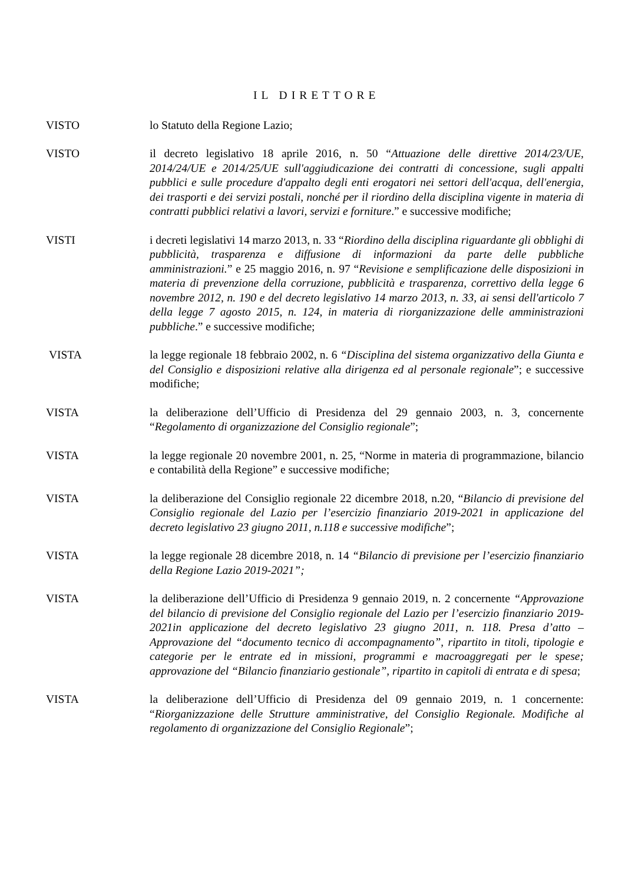IL DIRETTORE
VISTO lo Statuto della Regione Lazio;
VISTO il decreto legislativo 18 aprile 2016, n. 50 “Attuazione delle direttive 2014/23/UE, 2014/24/UE e 2014/25/UE sull'aggiudicazione dei contratti di concessione, sugli appalti pubblici e sulle procedure d'appalto degli enti erogatori nei settori dell'acqua, dell'energia, dei trasporti e dei servizi postali, nonché per il riordino della disciplina vigente in materia di contratti pubblici relativi a lavori, servizi e forniture.” e successive modifiche;
VISTI i decreti legislativi 14 marzo 2013, n. 33 “Riordino della disciplina riguardante gli obblighi di pubblicità, trasparenza e diffusione di informazioni da parte delle pubbliche amministrazioni.” e 25 maggio 2016, n. 97 “Revisione e semplificazione delle disposizioni in materia di prevenzione della corruzione, pubblicità e trasparenza, correttivo della legge 6 novembre 2012, n. 190 e del decreto legislativo 14 marzo 2013, n. 33, ai sensi dell'articolo 7 della legge 7 agosto 2015, n. 124, in materia di riorganizzazione delle amministrazioni pubbliche.” e successive modifiche;
VISTA la legge regionale 18 febbraio 2002, n. 6 “Disciplina del sistema organizzativo della Giunta e del Consiglio e disposizioni relative alla dirigenza ed al personale regionale”; e successive modifiche;
VISTA la deliberazione dell’Ufficio di Presidenza del 29 gennaio 2003, n. 3, concernente “Regolamento di organizzazione del Consiglio regionale”;
VISTA la legge regionale 20 novembre 2001, n. 25, “Norme in materia di programmazione, bilancio e contabilità della Regione” e successive modifiche;
VISTA la deliberazione del Consiglio regionale 22 dicembre 2018, n.20, “Bilancio di previsione del Consiglio regionale del Lazio per l’esercizio finanziario 2019-2021 in applicazione del decreto legislativo 23 giugno 2011, n.118 e successive modifiche”;
VISTA la legge regionale 28 dicembre 2018, n. 14 “Bilancio di previsione per l’esercizio finanziario della Regione Lazio 2019-2021”;
VISTA la deliberazione dell’Ufficio di Presidenza 9 gennaio 2019, n. 2 concernente “Approvazione del bilancio di previsione del Consiglio regionale del Lazio per l’esercizio finanziario 2019-2021in applicazione del decreto legislativo 23 giugno 2011, n. 118. Presa d’atto – Approvazione del “documento tecnico di accompagnamento”, ripartito in titoli, tipologie e categorie per le entrate ed in missioni, programmi e macroaggregati per le spese; approvazione del “Bilancio finanziario gestionale”, ripartito in capitoli di entrata e di spesa;
VISTA la deliberazione dell’Ufficio di Presidenza del 09 gennaio 2019, n. 1 concernente: “Riorganizzazione delle Strutture amministrative, del Consiglio Regionale. Modifiche al regolamento di organizzazione del Consiglio Regionale”;